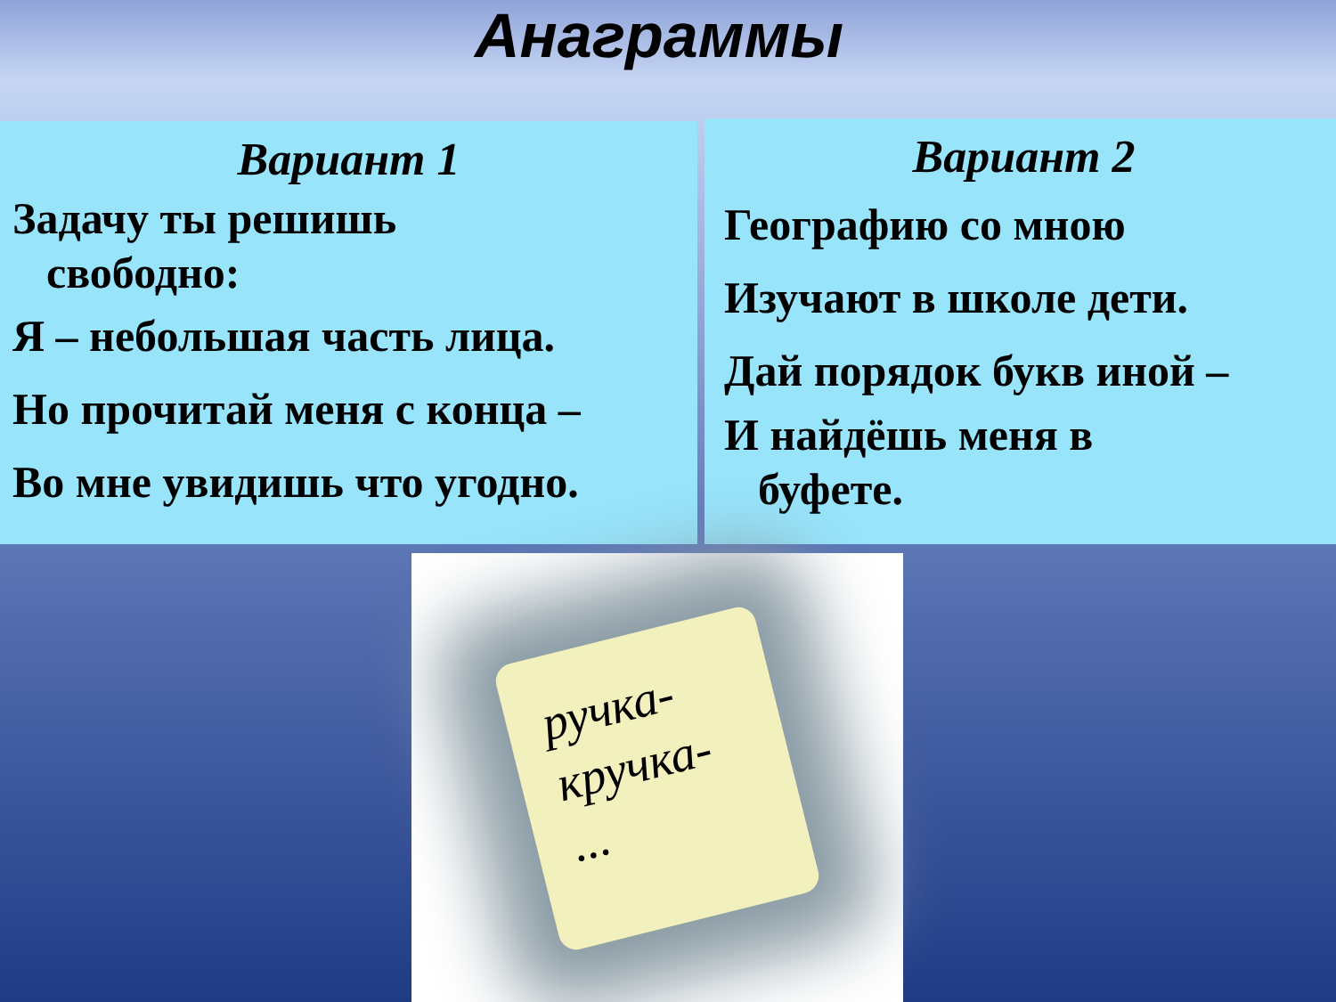Анаграммы
Вариант 1
Задачу ты решишь
свободно:
Я – небольшая часть лица.
Но прочитай меня с конца –
Во мне увидишь что угодно.
Вариант 2
Географию со мною
Изучают в школе дети.
Дай порядок букв иной –
И найдёшь меня в
буфете.
ручка-
кручка-
...